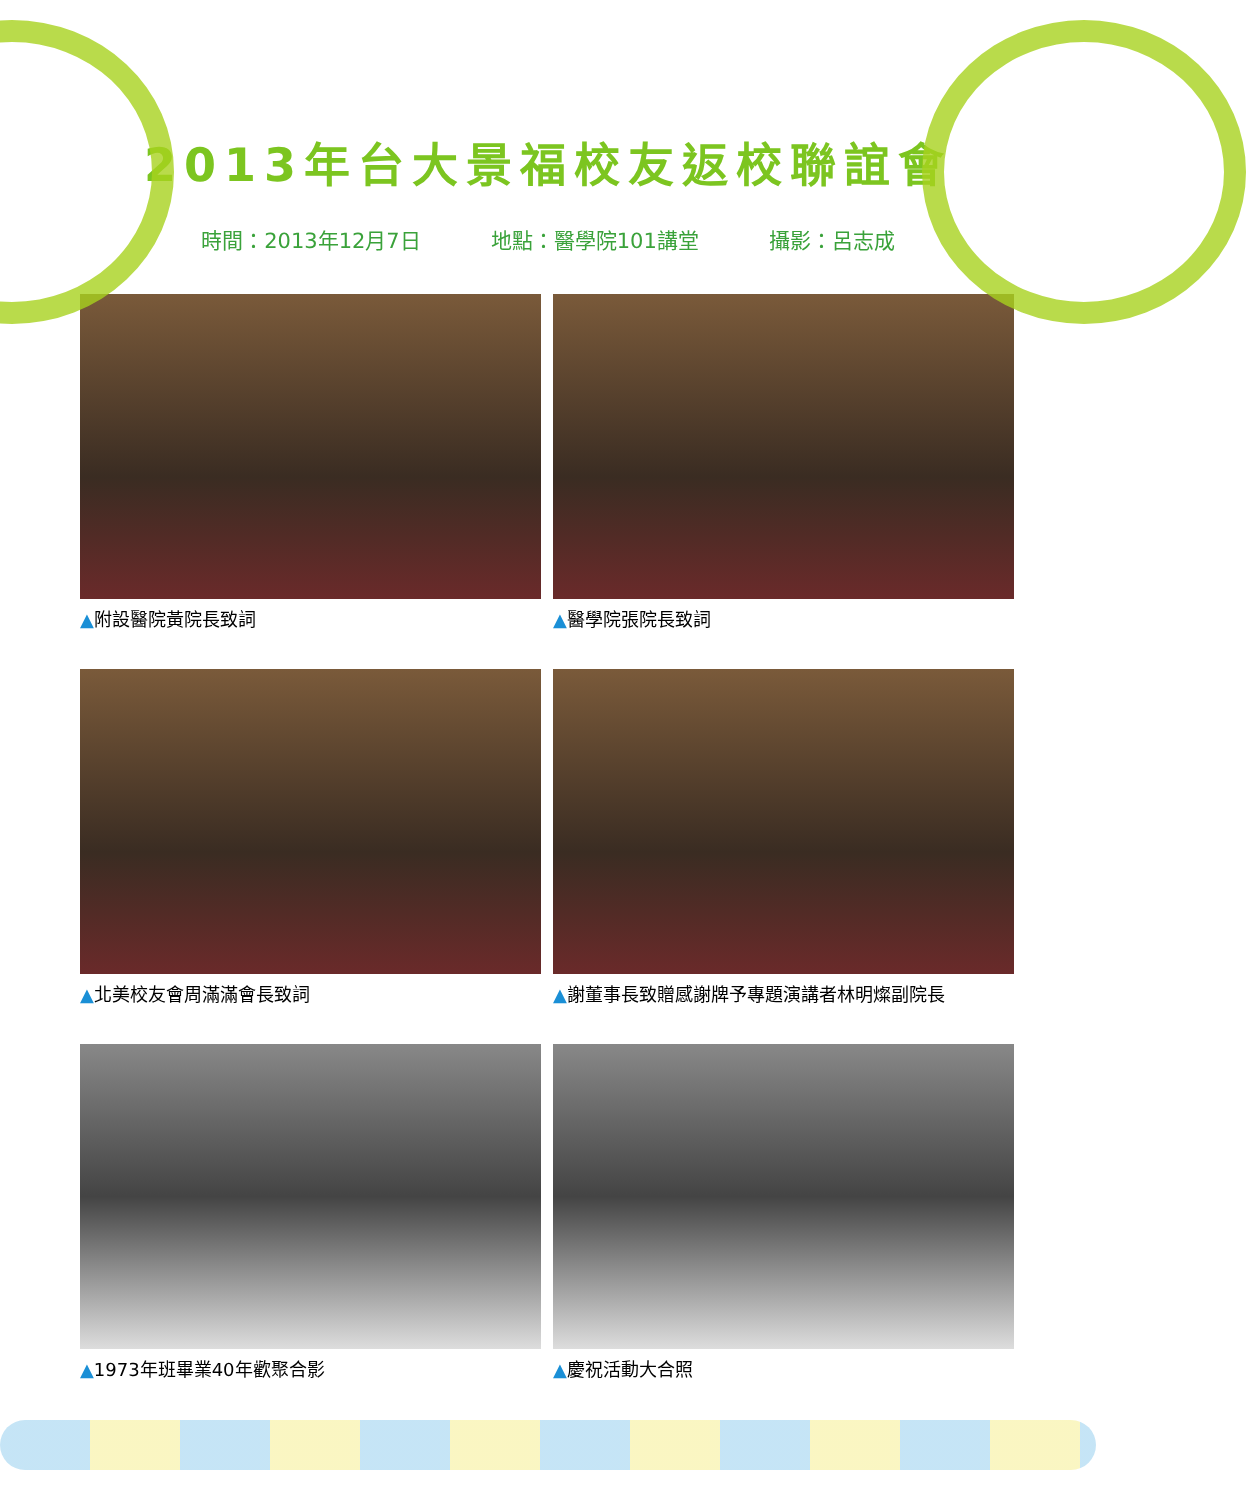2013年台大景福校友返校聯誼會
時間：2013年12月7日 地點：醫學院101講堂 攝影：呂志成
▲附設醫院黃院長致詞
▲醫學院張院長致詞
▲北美校友會周滿滿會長致詞
▲謝董事長致贈感謝牌予專題演講者林明燦副院長
▲1973年班畢業40年歡聚合影
▲慶祝活動大合照